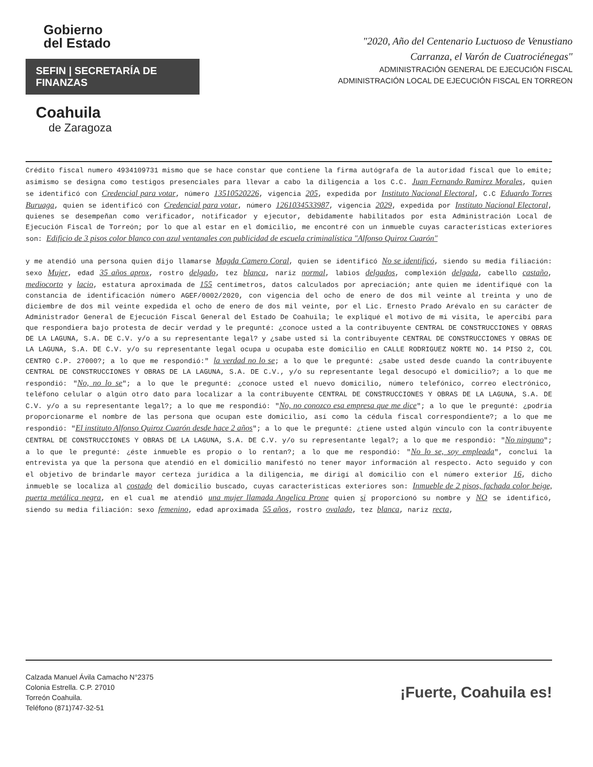Gobierno
del Estado
SEFIN | SECRETARÍA DE FINANZAS
Coahuila
de Zaragoza
"2020, Año del Centenario Luctuoso de Venustiano
Carranza, el Varón de Cuatrociénegas"
ADMINISTRACIÓN GENERAL DE EJECUCIÓN FISCAL
ADMINISTRACIÓN LOCAL DE EJECUCIÓN FISCAL EN TORREON
Crédito fiscal numero 4934109731 mismo que se hace constar que contiene la firma autógrafa de la autoridad fiscal que lo emite; asimismo se designa como testigos presenciales para llevar a cabo la diligencia a los C.C. Juan Fernando Ramirez Morales, quien se identificó con Credencial para votar, número 13510520226, vigencia 205, expedida por Instituto Nacional Electoral, C.C Eduardo Torres Buruaga, quien se identificó con Credencial para votar, número 1261034533987, vigencia 2029, expedida por Instituto Nacional Electoral, quienes se desempeñan como verificador, notificador y ejecutor, debidamente habilitados por esta Administración Local de Ejecución Fiscal de Torreón; por lo que al estar en el domicilio, me encontré con un inmueble cuyas características exteriores son: Edificio de 3 pisos color blanco con azul ventanales con publicidad de escuela criminalística "Alfonso Quiroz Cuarón"
y me atendió una persona quien dijo llamarse Magda Camero Coral, quien se identificó No se identificó, siendo su media filiación: sexo Mujer, edad 35 años aprox, rostro delgado, tez blanca, nariz normal, labios delgados, complexión delgada, cabello castaño, mediocorto y lacio, estatura aproximada de 155 centímetros, datos calculados por apreciación; ante quien me identifiqué con la constancia de identificación número AGEF/0002/2020, con vigencia del ocho de enero de dos mil veinte al treinta y uno de diciembre de dos mil veinte expedida el ocho de enero de dos mil veinte, por el Lic. Ernesto Prado Arévalo en su carácter de Administrador General de Ejecución Fiscal General del Estado De Coahuila; le expliqué el motivo de mi visita, le apercibí para que respondiera bajo protesta de decir verdad y le pregunté: ¿conoce usted a la contribuyente CENTRAL DE CONSTRUCCIONES Y OBRAS DE LA LAGUNA, S.A. DE C.V. y/o a su representante legal? y ¿sabe usted si la contribuyente CENTRAL DE CONSTRUCCIONES Y OBRAS DE LA LAGUNA, S.A. DE C.V. y/o su representante legal ocupa u ocupaba este domicilio en CALLE RODRIGUEZ NORTE NO. 14 PISO 2, COL CENTRO C.P. 27000?; a lo que me respondió:" la verdad no lo se; a lo que le pregunté: ¿sabe usted desde cuando la contribuyente CENTRAL DE CONSTRUCCIONES Y OBRAS DE LA LAGUNA, S.A. DE C.V., y/o su representante legal desocupó el domicilio?; a lo que me respondió: "No, no lo se"; a lo que le pregunté: ¿conoce usted el nuevo domicilio, número telefónico, correo electrónico, teléfono celular o algún otro dato para localizar a la contribuyente CENTRAL DE CONSTRUCCIONES Y OBRAS DE LA LAGUNA, S.A. DE C.V. y/o a su representante legal?; a lo que me respondió: "No, no conozco esa empresa que me dice"; a lo que le pregunté: ¿podría proporcionarme el nombre de las persona que ocupan este domicilio, así como la cédula fiscal correspondiente?; a lo que me respondió: "El instituto Alfonso Quiroz Cuarón desde hace 2 años"; a lo que le pregunté: ¿tiene usted algún vínculo con la contribuyente CENTRAL DE CONSTRUCCIONES Y OBRAS DE LA LAGUNA, S.A. DE C.V. y/o su representante legal?; a lo que me respondió: "No ninguno"; a lo que le pregunté: ¿éste inmueble es propio o lo rentan?; a lo que me respondió: "No lo se, soy empleada", concluí la entrevista ya que la persona que atendió en el domicilio manifestó no tener mayor información al respecto. Acto seguido y con el objetivo de brindarle mayor certeza jurídica a la diligencia, me dirigí al domicilio con el número exterior 16, dicho inmueble se localiza al costado del domicilio buscado, cuyas características exteriores son: Inmueble de 2 pisos, fachada color beige, puerta metálica negra, en el cual me atendió una mujer llamada Angelica Prone quien si proporcionó su nombre y NO se identificó, siendo su media filiación: sexo femenino, edad aproximada 55 años, rostro ovalado, tez blanca, nariz recta,
Calzada Manuel Ávila Camacho N°2375
Colonia Estrella. C.P. 27010
Torreón Coahuila.
Teléfono (871)747-32-51
¡Fuerte, Coahuila es!